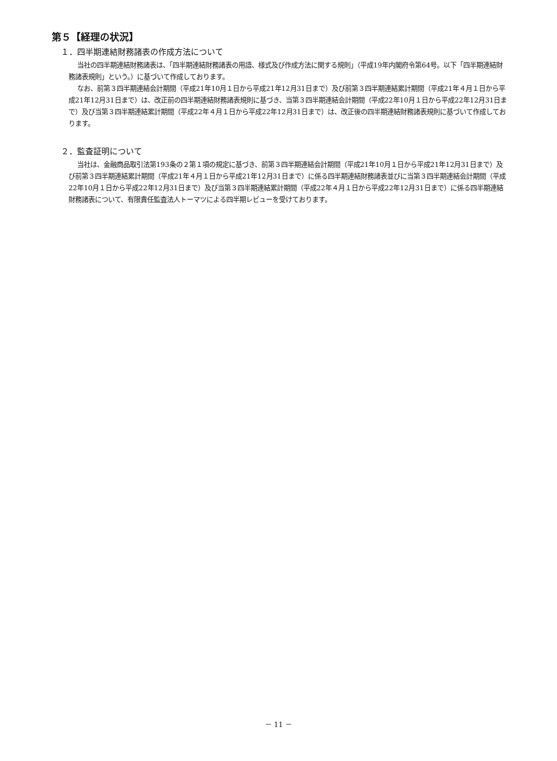第５【経理の状況】
１．四半期連結財務諸表の作成方法について
当社の四半期連結財務諸表は、「四半期連結財務諸表の用語、様式及び作成方法に関する規則」（平成19年内閣府令第64号。以下「四半期連結財務諸表規則」という。）に基づいて作成しております。
なお、前第３四半期連結会計期間（平成21年10月１日から平成21年12月31日まで）及び前第３四半期連結累計期間（平成21年４月１日から平成21年12月31日まで）は、改正前の四半期連結財務諸表規則に基づき、当第３四半期連結会計期間（平成22年10月１日から平成22年12月31日まで）及び当第３四半期連結累計期間（平成22年４月１日から平成22年12月31日まで）は、改正後の四半期連結財務諸表規則に基づいて作成しております。
２．監査証明について
当社は、金融商品取引法第193条の２第１項の規定に基づき、前第３四半期連結会計期間（平成21年10月１日から平成21年12月31日まで）及び前第３四半期連結累計期間（平成21年４月１日から平成21年12月31日まで）に係る四半期連結財務諸表並びに当第３四半期連結会計期間（平成22年10月１日から平成22年12月31日まで）及び当第３四半期連結累計期間（平成22年４月１日から平成22年12月31日まで）に係る四半期連結財務諸表について、有限責任監査法人トーマツによる四半期レビューを受けております。
－ 11 －